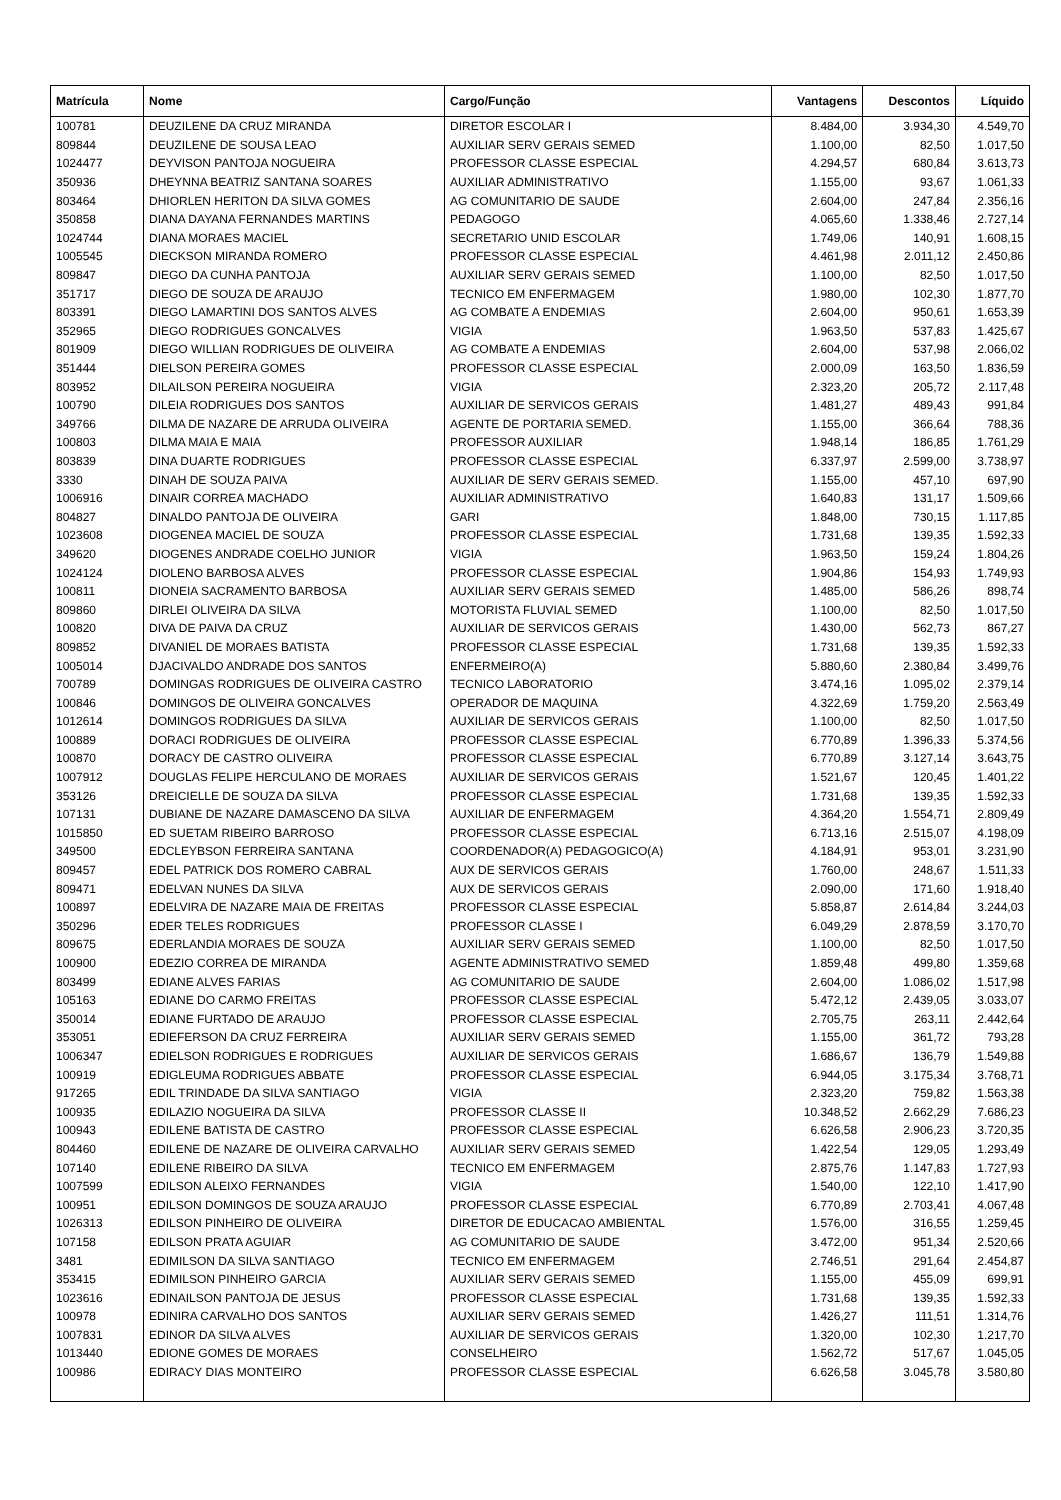| Matrícula | Nome | Cargo/Função | Vantagens | Descontos | Líquido |
| --- | --- | --- | --- | --- | --- |
| 100781 | DEUZILENE DA CRUZ MIRANDA | DIRETOR ESCOLAR I | 8.484,00 | 3.934,30 | 4.549,70 |
| 809844 | DEUZILENE DE SOUSA LEAO | AUXILIAR SERV GERAIS SEMED | 1.100,00 | 82,50 | 1.017,50 |
| 1024477 | DEYVISON PANTOJA NOGUEIRA | PROFESSOR CLASSE ESPECIAL | 4.294,57 | 680,84 | 3.613,73 |
| 350936 | DHEYNNA BEATRIZ SANTANA SOARES | AUXILIAR ADMINISTRATIVO | 1.155,00 | 93,67 | 1.061,33 |
| 803464 | DHIORLEN HERITON DA SILVA GOMES | AG COMUNITARIO DE SAUDE | 2.604,00 | 247,84 | 2.356,16 |
| 350858 | DIANA DAYANA FERNANDES MARTINS | PEDAGOGO | 4.065,60 | 1.338,46 | 2.727,14 |
| 1024744 | DIANA MORAES MACIEL | SECRETARIO UNID ESCOLAR | 1.749,06 | 140,91 | 1.608,15 |
| 1005545 | DIECKSON MIRANDA ROMERO | PROFESSOR CLASSE ESPECIAL | 4.461,98 | 2.011,12 | 2.450,86 |
| 809847 | DIEGO DA CUNHA PANTOJA | AUXILIAR SERV GERAIS SEMED | 1.100,00 | 82,50 | 1.017,50 |
| 351717 | DIEGO DE SOUZA DE ARAUJO | TECNICO EM ENFERMAGEM | 1.980,00 | 102,30 | 1.877,70 |
| 803391 | DIEGO LAMARTINI DOS SANTOS ALVES | AG COMBATE A ENDEMIAS | 2.604,00 | 950,61 | 1.653,39 |
| 352965 | DIEGO RODRIGUES GONCALVES | VIGIA | 1.963,50 | 537,83 | 1.425,67 |
| 801909 | DIEGO WILLIAN RODRIGUES DE OLIVEIRA | AG COMBATE A ENDEMIAS | 2.604,00 | 537,98 | 2.066,02 |
| 351444 | DIELSON PEREIRA GOMES | PROFESSOR CLASSE ESPECIAL | 2.000,09 | 163,50 | 1.836,59 |
| 803952 | DILAILSON PEREIRA NOGUEIRA | VIGIA | 2.323,20 | 205,72 | 2.117,48 |
| 100790 | DILEIA RODRIGUES DOS SANTOS | AUXILIAR DE SERVICOS GERAIS | 1.481,27 | 489,43 | 991,84 |
| 349766 | DILMA DE NAZARE DE ARRUDA OLIVEIRA | AGENTE DE PORTARIA SEMED. | 1.155,00 | 366,64 | 788,36 |
| 100803 | DILMA MAIA E MAIA | PROFESSOR AUXILIAR | 1.948,14 | 186,85 | 1.761,29 |
| 803839 | DINA DUARTE RODRIGUES | PROFESSOR CLASSE ESPECIAL | 6.337,97 | 2.599,00 | 3.738,97 |
| 3330 | DINAH DE SOUZA PAIVA | AUXILIAR DE SERV GERAIS SEMED. | 1.155,00 | 457,10 | 697,90 |
| 1006916 | DINAIR CORREA MACHADO | AUXILIAR ADMINISTRATIVO | 1.640,83 | 131,17 | 1.509,66 |
| 804827 | DINALDO PANTOJA DE OLIVEIRA | GARI | 1.848,00 | 730,15 | 1.117,85 |
| 1023608 | DIOGENEA MACIEL DE SOUZA | PROFESSOR CLASSE ESPECIAL | 1.731,68 | 139,35 | 1.592,33 |
| 349620 | DIOGENES ANDRADE COELHO JUNIOR | VIGIA | 1.963,50 | 159,24 | 1.804,26 |
| 1024124 | DIOLENO BARBOSA ALVES | PROFESSOR CLASSE ESPECIAL | 1.904,86 | 154,93 | 1.749,93 |
| 100811 | DIONEIA SACRAMENTO BARBOSA | AUXILIAR SERV GERAIS SEMED | 1.485,00 | 586,26 | 898,74 |
| 809860 | DIRLEI OLIVEIRA DA SILVA | MOTORISTA FLUVIAL SEMED | 1.100,00 | 82,50 | 1.017,50 |
| 100820 | DIVA DE PAIVA DA CRUZ | AUXILIAR DE SERVICOS GERAIS | 1.430,00 | 562,73 | 867,27 |
| 809852 | DIVANIEL DE MORAES BATISTA | PROFESSOR CLASSE ESPECIAL | 1.731,68 | 139,35 | 1.592,33 |
| 1005014 | DJACIVALDO ANDRADE DOS SANTOS | ENFERMEIRO(A) | 5.880,60 | 2.380,84 | 3.499,76 |
| 700789 | DOMINGAS RODRIGUES DE OLIVEIRA CASTRO | TECNICO LABORATORIO | 3.474,16 | 1.095,02 | 2.379,14 |
| 100846 | DOMINGOS DE OLIVEIRA GONCALVES | OPERADOR DE MAQUINA | 4.322,69 | 1.759,20 | 2.563,49 |
| 1012614 | DOMINGOS RODRIGUES DA SILVA | AUXILIAR DE SERVICOS GERAIS | 1.100,00 | 82,50 | 1.017,50 |
| 100889 | DORACI RODRIGUES DE OLIVEIRA | PROFESSOR CLASSE ESPECIAL | 6.770,89 | 1.396,33 | 5.374,56 |
| 100870 | DORACY DE CASTRO OLIVEIRA | PROFESSOR CLASSE ESPECIAL | 6.770,89 | 3.127,14 | 3.643,75 |
| 1007912 | DOUGLAS FELIPE HERCULANO DE MORAES | AUXILIAR DE SERVICOS GERAIS | 1.521,67 | 120,45 | 1.401,22 |
| 353126 | DREICIELLE DE SOUZA DA SILVA | PROFESSOR CLASSE ESPECIAL | 1.731,68 | 139,35 | 1.592,33 |
| 107131 | DUBIANE DE NAZARE DAMASCENO DA SILVA | AUXILIAR DE ENFERMAGEM | 4.364,20 | 1.554,71 | 2.809,49 |
| 1015850 | ED SUETAM RIBEIRO BARROSO | PROFESSOR CLASSE ESPECIAL | 6.713,16 | 2.515,07 | 4.198,09 |
| 349500 | EDCLEYBSON FERREIRA SANTANA | COORDENADOR(A) PEDAGOGICO(A) | 4.184,91 | 953,01 | 3.231,90 |
| 809457 | EDEL PATRICK DOS ROMERO CABRAL | AUX DE SERVICOS GERAIS | 1.760,00 | 248,67 | 1.511,33 |
| 809471 | EDELVAN NUNES DA SILVA | AUX DE SERVICOS GERAIS | 2.090,00 | 171,60 | 1.918,40 |
| 100897 | EDELVIRA DE NAZARE MAIA DE FREITAS | PROFESSOR CLASSE ESPECIAL | 5.858,87 | 2.614,84 | 3.244,03 |
| 350296 | EDER TELES RODRIGUES | PROFESSOR CLASSE I | 6.049,29 | 2.878,59 | 3.170,70 |
| 809675 | EDERLANDIA MORAES DE SOUZA | AUXILIAR SERV GERAIS SEMED | 1.100,00 | 82,50 | 1.017,50 |
| 100900 | EDEZIO CORREA DE MIRANDA | AGENTE ADMINISTRATIVO SEMED | 1.859,48 | 499,80 | 1.359,68 |
| 803499 | EDIANE ALVES FARIAS | AG COMUNITARIO DE SAUDE | 2.604,00 | 1.086,02 | 1.517,98 |
| 105163 | EDIANE DO CARMO FREITAS | PROFESSOR CLASSE ESPECIAL | 5.472,12 | 2.439,05 | 3.033,07 |
| 350014 | EDIANE FURTADO DE ARAUJO | PROFESSOR CLASSE ESPECIAL | 2.705,75 | 263,11 | 2.442,64 |
| 353051 | EDIEFERSON DA CRUZ FERREIRA | AUXILIAR SERV GERAIS SEMED | 1.155,00 | 361,72 | 793,28 |
| 1006347 | EDIELSON RODRIGUES E RODRIGUES | AUXILIAR DE SERVICOS GERAIS | 1.686,67 | 136,79 | 1.549,88 |
| 100919 | EDIGLEUMA RODRIGUES ABBATE | PROFESSOR CLASSE ESPECIAL | 6.944,05 | 3.175,34 | 3.768,71 |
| 917265 | EDIL TRINDADE DA SILVA SANTIAGO | VIGIA | 2.323,20 | 759,82 | 1.563,38 |
| 100935 | EDILAZIO NOGUEIRA DA SILVA | PROFESSOR CLASSE II | 10.348,52 | 2.662,29 | 7.686,23 |
| 100943 | EDILENE BATISTA DE CASTRO | PROFESSOR CLASSE ESPECIAL | 6.626,58 | 2.906,23 | 3.720,35 |
| 804460 | EDILENE DE NAZARE DE OLIVEIRA CARVALHO | AUXILIAR SERV GERAIS SEMED | 1.422,54 | 129,05 | 1.293,49 |
| 107140 | EDILENE RIBEIRO DA SILVA | TECNICO EM ENFERMAGEM | 2.875,76 | 1.147,83 | 1.727,93 |
| 1007599 | EDILSON ALEIXO FERNANDES | VIGIA | 1.540,00 | 122,10 | 1.417,90 |
| 100951 | EDILSON DOMINGOS DE SOUZA ARAUJO | PROFESSOR CLASSE ESPECIAL | 6.770,89 | 2.703,41 | 4.067,48 |
| 1026313 | EDILSON PINHEIRO DE OLIVEIRA | DIRETOR DE EDUCACAO AMBIENTAL | 1.576,00 | 316,55 | 1.259,45 |
| 107158 | EDILSON PRATA AGUIAR | AG COMUNITARIO DE SAUDE | 3.472,00 | 951,34 | 2.520,66 |
| 3481 | EDIMILSON DA SILVA SANTIAGO | TECNICO EM ENFERMAGEM | 2.746,51 | 291,64 | 2.454,87 |
| 353415 | EDIMILSON PINHEIRO GARCIA | AUXILIAR SERV GERAIS SEMED | 1.155,00 | 455,09 | 699,91 |
| 1023616 | EDINAILSON PANTOJA DE JESUS | PROFESSOR CLASSE ESPECIAL | 1.731,68 | 139,35 | 1.592,33 |
| 100978 | EDINIRA CARVALHO DOS SANTOS | AUXILIAR SERV GERAIS SEMED | 1.426,27 | 111,51 | 1.314,76 |
| 1007831 | EDINOR DA SILVA ALVES | AUXILIAR DE SERVICOS GERAIS | 1.320,00 | 102,30 | 1.217,70 |
| 1013440 | EDIONE GOMES DE MORAES | CONSELHEIRO | 1.562,72 | 517,67 | 1.045,05 |
| 100986 | EDIRACY DIAS MONTEIRO | PROFESSOR CLASSE ESPECIAL | 6.626,58 | 3.045,78 | 3.580,80 |